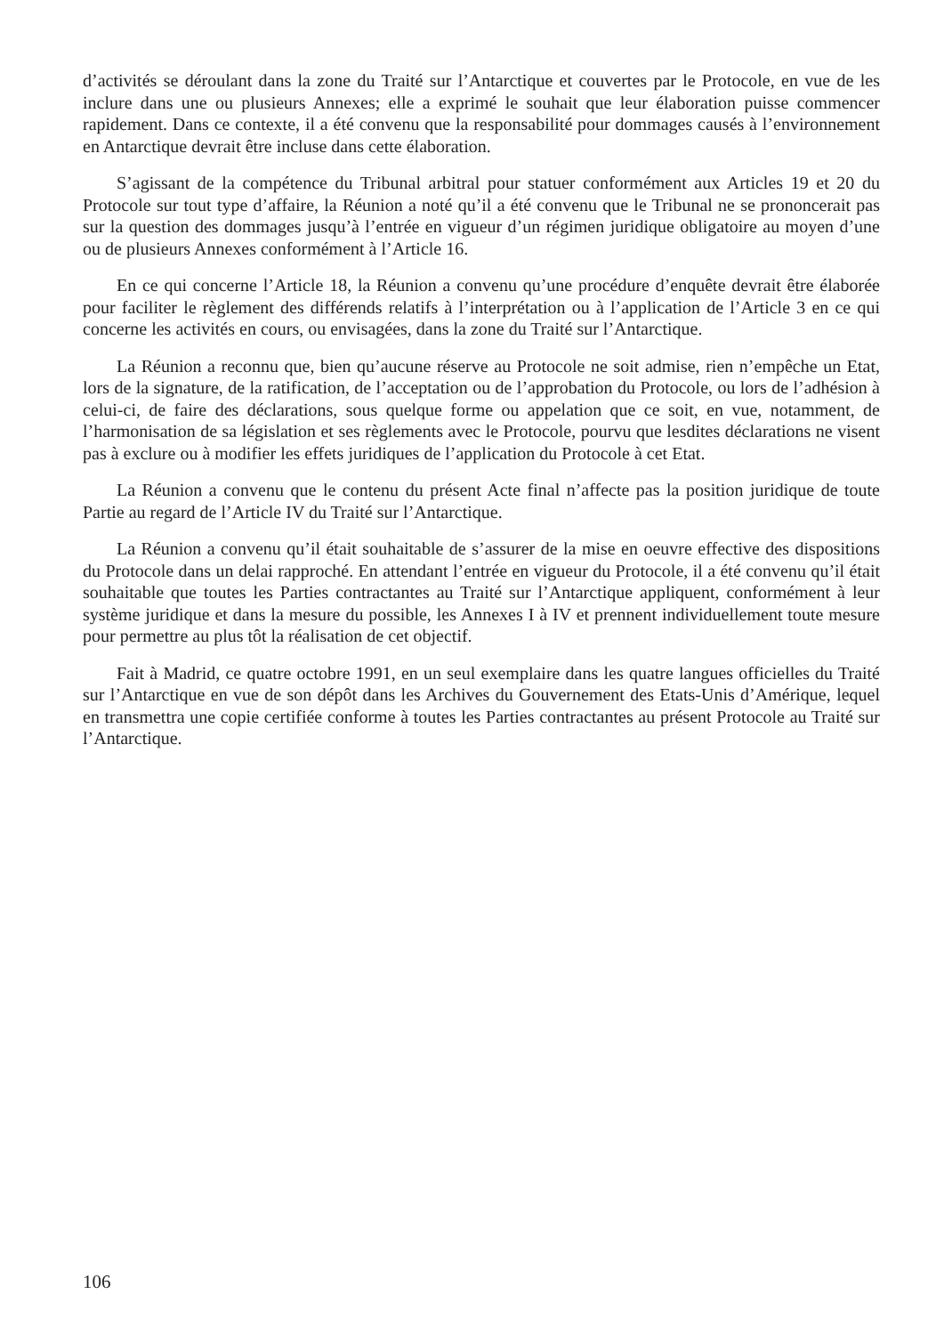d’activités se déroulant dans la zone du Traité sur l’Antarctique et couvertes par le Protocole, en vue de les inclure dans une ou plusieurs Annexes; elle a exprimé le souhait que leur élaboration puisse commencer rapidement. Dans ce contexte, il a été convenu que la responsabilité pour dommages causés à l’environnement en Antarctique devrait être incluse dans cette élaboration.
S’agissant de la compétence du Tribunal arbitral pour statuer conformément aux Articles 19 et 20 du Protocole sur tout type d’affaire, la Réunion a noté qu’il a été convenu que le Tribunal ne se prononcerait pas sur la question des dommages jusqu’à l’entrée en vigueur d’un régimen juridique obligatoire au moyen d’une ou de plusieurs Annexes conformément à l’Article 16.
En ce qui concerne l’Article 18, la Réunion a convenu qu’une procédure d’enquête devrait être élaborée pour faciliter le règlement des différends relatifs à l’interprétation ou à l’application de l’Article 3 en ce qui concerne les activités en cours, ou envisagées, dans la zone du Traité sur l’Antarctique.
La Réunion a reconnu que, bien qu’aucune réserve au Protocole ne soit admise, rien n’empêche un Etat, lors de la signature, de la ratification, de l’acceptation ou de l’approbation du Protocole, ou lors de l’adhésion à celui-ci, de faire des déclarations, sous quelque forme ou appelation que ce soit, en vue, notamment, de l’harmonisation de sa législation et ses règlements avec le Protocole, pourvu que lesdites déclarations ne visent pas à exclure ou à modifier les effets juridiques de l’application du Protocole à cet Etat.
La Réunion a convenu que le contenu du présent Acte final n’affecte pas la position juridique de toute Partie au regard de l’Article IV du Traité sur l’Antarctique.
La Réunion a convenu qu’il était souhaitable de s’assurer de la mise en oeuvre effective des dispositions du Protocole dans un delai rapproché. En attendant l’entrée en vigueur du Protocole, il a été convenu qu’il était souhaitable que toutes les Parties contractantes au Traité sur l’Antarctique appliquent, conformément à leur système juridique et dans la mesure du possible, les Annexes I à IV et prennent individuellement toute mesure pour permettre au plus tôt la réalisation de cet objectif.
Fait à Madrid, ce quatre octobre 1991, en un seul exemplaire dans les quatre langues officielles du Traité sur l’Antarctique en vue de son dépôt dans les Archives du Gouvernement des Etats-Unis d’Amérique, lequel en transmettra une copie certifiée conforme à toutes les Parties contractantes au présent Protocole au Traité sur l’Antarctique.
106